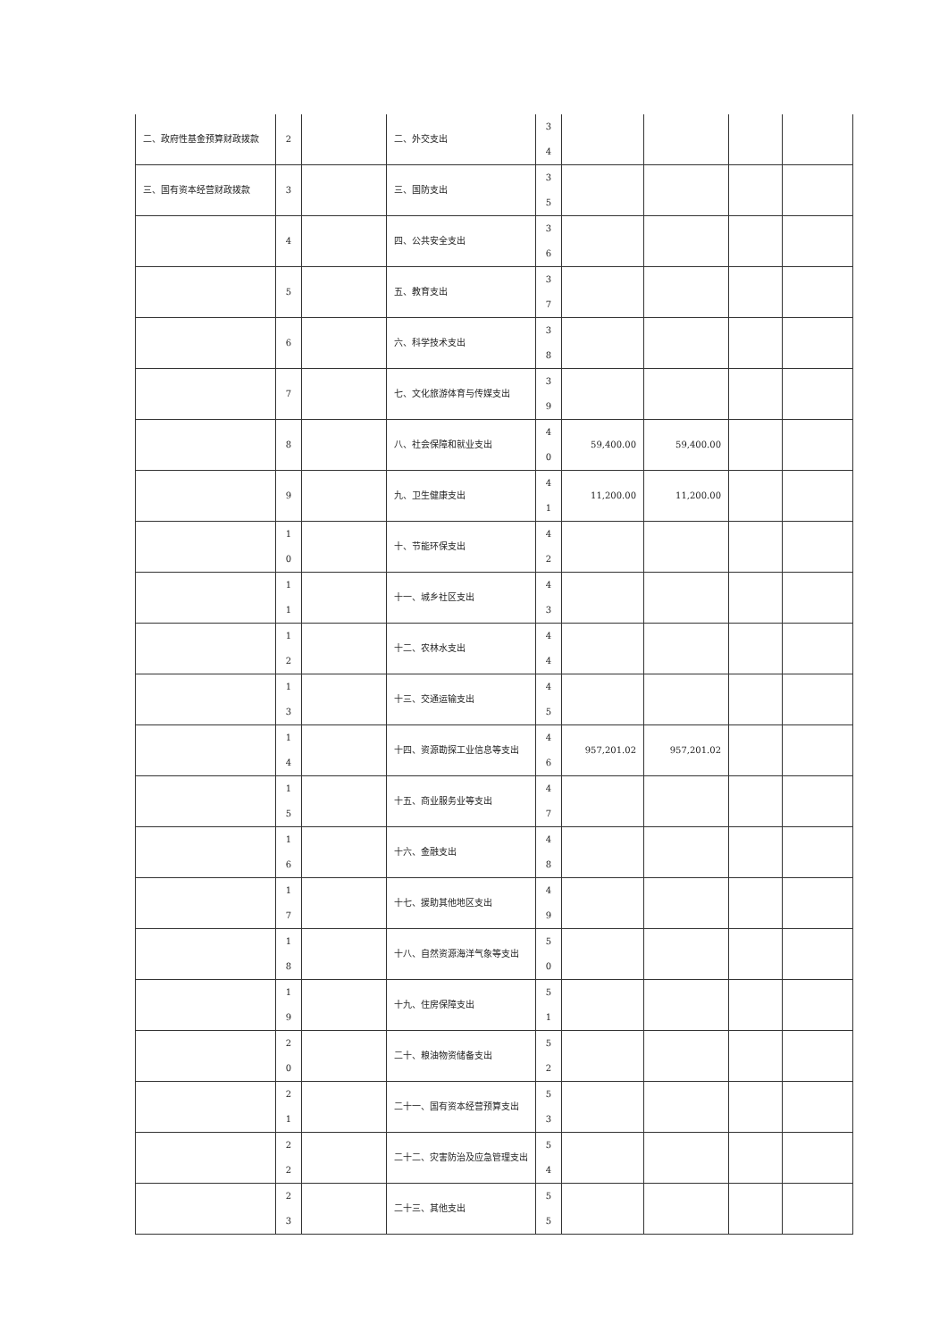| 二、政府性基金预算财政拨款 | 2 | | 二、外交支出 | 3 4 | | | | |
| 三、国有资本经营财政拨款 | 3 | | 三、国防支出 | 3 5 | | | | |
| | 4 | | 四、公共安全支出 | 3 6 | | | | |
| | 5 | | 五、教育支出 | 3 7 | | | | |
| | 6 | | 六、科学技术支出 | 3 8 | | | | |
| | 7 | | 七、文化旅游体育与传媒支出 | 3 9 | | | | |
| | 8 | | 八、社会保障和就业支出 | 4 0 | 59,400.00 | 59,400.00 | | |
| | 9 | | 九、卫生健康支出 | 4 1 | 11,200.00 | 11,200.00 | | |
| | 1 0 | | 十、节能环保支出 | 4 2 | | | | |
| | 1 1 | | 十一、城乡社区支出 | 4 3 | | | | |
| | 1 2 | | 十二、农林水支出 | 4 4 | | | | |
| | 1 3 | | 十三、交通运输支出 | 4 5 | | | | |
| | 1 4 | | 十四、资源勘探工业信息等支出 | 4 6 | 957,201.02 | 957,201.02 | | |
| | 1 5 | | 十五、商业服务业等支出 | 4 7 | | | | |
| | 1 6 | | 十六、金融支出 | 4 8 | | | | |
| | 1 7 | | 十七、援助其他地区支出 | 4 9 | | | | |
| | 1 8 | | 十八、自然资源海洋气象等支出 | 5 0 | | | | |
| | 1 9 | | 十九、住房保障支出 | 5 1 | | | | |
| | 2 0 | | 二十、粮油物资储备支出 | 5 2 | | | | |
| | 2 1 | | 二十一、国有资本经营预算支出 | 5 3 | | | | |
| | 2 2 | | 二十二、灾害防治及应急管理支出 | 5 4 | | | | |
| | 2 3 | | 二十三、其他支出 | 5 5 | | | | |